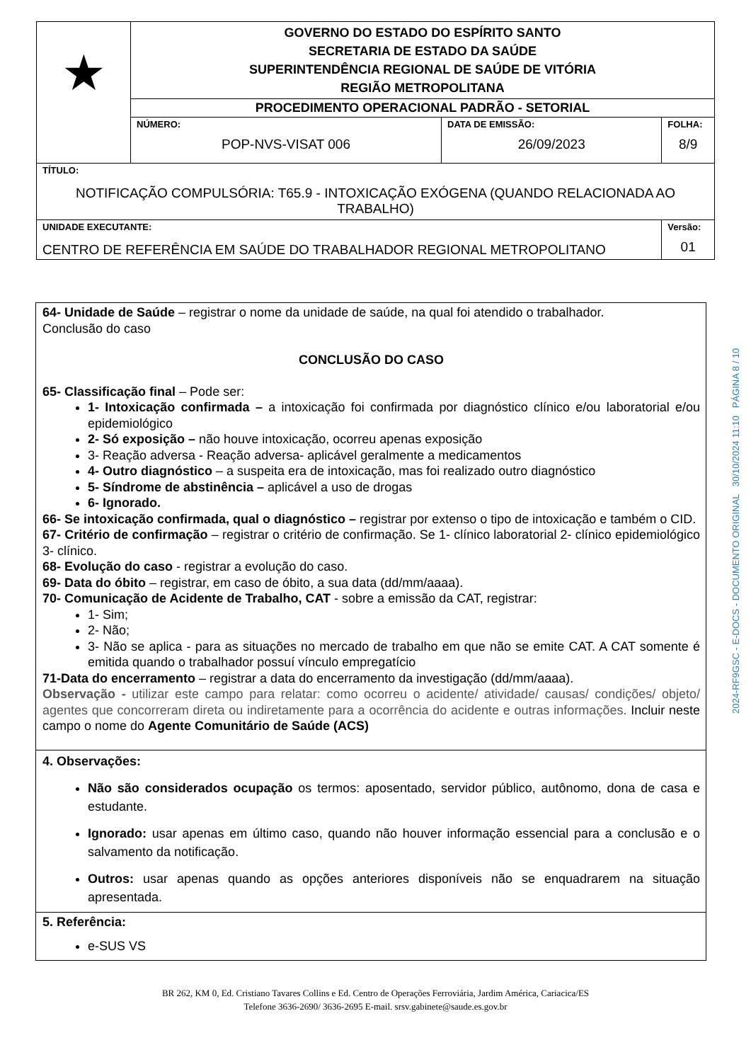| ★ | GOVERNO DO ESTADO DO ESPÍRITO SANTO SECRETARIA DE ESTADO DA SAÚDE SUPERINTENDÊNCIA REGIONAL DE SAÚDE DE VITÓRIA REGIÃO METROPOLITANA | | |
| | PROCEDIMENTO OPERACIONAL PADRÃO - SETORIAL | | |
| | NÚMERO: POP-NVS-VISAT 006 | DATA DE EMISSÃO: 26/09/2023 | FOLHA: 8/9 |
| TÍTULO: NOTIFICAÇÃO COMPULSÓRIA: T65.9 - INTOXICAÇÃO EXÓGENA (QUANDO RELACIONADA AO TRABALHO) | | | |
| UNIDADE EXECUTANTE: CENTRO DE REFERÊNCIA EM SAÚDE DO TRABALHADOR REGIONAL METROPOLITANO | | | Versão: 01 |
64- Unidade de Saúde – registrar o nome da unidade de saúde, na qual foi atendido o trabalhador.
Conclusão do caso
CONCLUSÃO DO CASO
65- Classificação final – Pode ser:
1- Intoxicação confirmada – a intoxicação foi confirmada por diagnóstico clínico e/ou laboratorial e/ou epidemiológico
2- Só exposição – não houve intoxicação, ocorreu apenas exposição
3- Reação adversa - Reação adversa- aplicável geralmente a medicamentos
4- Outro diagnóstico – a suspeita era de intoxicação, mas foi realizado outro diagnóstico
5- Síndrome de abstinência – aplicável a uso de drogas
6- Ignorado.
66- Se intoxicação confirmada, qual o diagnóstico – registrar por extenso o tipo de intoxicação e também o CID.
67- Critério de confirmação – registrar o critério de confirmação. Se 1- clínico laboratorial 2- clínico epidemiológico 3- clínico.
68- Evolução do caso - registrar a evolução do caso.
69- Data do óbito – registrar, em caso de óbito, a sua data (dd/mm/aaaa).
70- Comunicação de Acidente de Trabalho, CAT - sobre a emissão da CAT, registrar:
1- Sim;
2- Não;
3- Não se aplica - para as situações no mercado de trabalho em que não se emite CAT. A CAT somente é emitida quando o trabalhador possuí vínculo empregatício
71-Data do encerramento – registrar a data do encerramento da investigação (dd/mm/aaaa).
Observação - utilizar este campo para relatar: como ocorreu o acidente/ atividade/ causas/ condições/ objeto/ agentes que concorreram direta ou indiretamente para a ocorrência do acidente e outras informações. Incluir neste campo o nome do Agente Comunitário de Saúde (ACS)
4. Observações:
Não são considerados ocupação os termos: aposentado, servidor público, autônomo, dona de casa e estudante.
Ignorado: usar apenas em último caso, quando não houver informação essencial para a conclusão e o salvamento da notificação.
Outros: usar apenas quando as opções anteriores disponíveis não se enquadrarem na situação apresentada.
5. Referência:
e-SUS VS
2024-RF9GSC - E-DOCS - DOCUMENTO ORIGINAL 30/10/2024 11:10 PÁGINA 8 / 10
BR 262, KM 0, Ed. Cristiano Tavares Collins e Ed. Centro de Operações Ferroviária, Jardim América, Cariacica/ES
Telefone 3636-2690/ 3636-2695 E-mail. srsv.gabinete@saude.es.gov.br